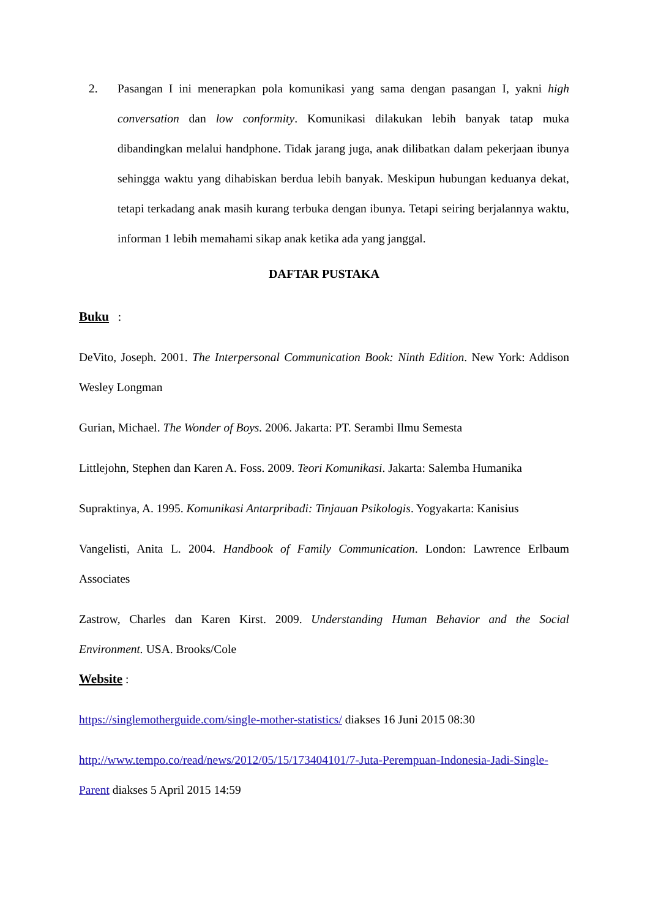2. Pasangan I ini menerapkan pola komunikasi yang sama dengan pasangan I, yakni high conversation dan low conformity. Komunikasi dilakukan lebih banyak tatap muka dibandingkan melalui handphone. Tidak jarang juga, anak dilibatkan dalam pekerjaan ibunya sehingga waktu yang dihabiskan berdua lebih banyak. Meskipun hubungan keduanya dekat, tetapi terkadang anak masih kurang terbuka dengan ibunya. Tetapi seiring berjalannya waktu, informan 1 lebih memahami sikap anak ketika ada yang janggal.
DAFTAR PUSTAKA
Buku :
DeVito, Joseph. 2001. The Interpersonal Communication Book: Ninth Edition. New York: Addison Wesley Longman
Gurian, Michael. The Wonder of Boys. 2006. Jakarta: PT. Serambi Ilmu Semesta
Littlejohn, Stephen dan Karen A. Foss. 2009. Teori Komunikasi. Jakarta: Salemba Humanika
Supraktinya, A. 1995. Komunikasi Antarpribadi: Tinjauan Psikologis. Yogyakarta: Kanisius
Vangelisti, Anita L. 2004. Handbook of Family Communication. London: Lawrence Erlbaum Associates
Zastrow, Charles dan Karen Kirst. 2009. Understanding Human Behavior and the Social Environment. USA. Brooks/Cole
Website :
https://singlemotherguide.com/single-mother-statistics/ diakses 16 Juni 2015 08:30
http://www.tempo.co/read/news/2012/05/15/173404101/7-Juta-Perempuan-Indonesia-Jadi-Single-Parent diakses 5 April 2015 14:59